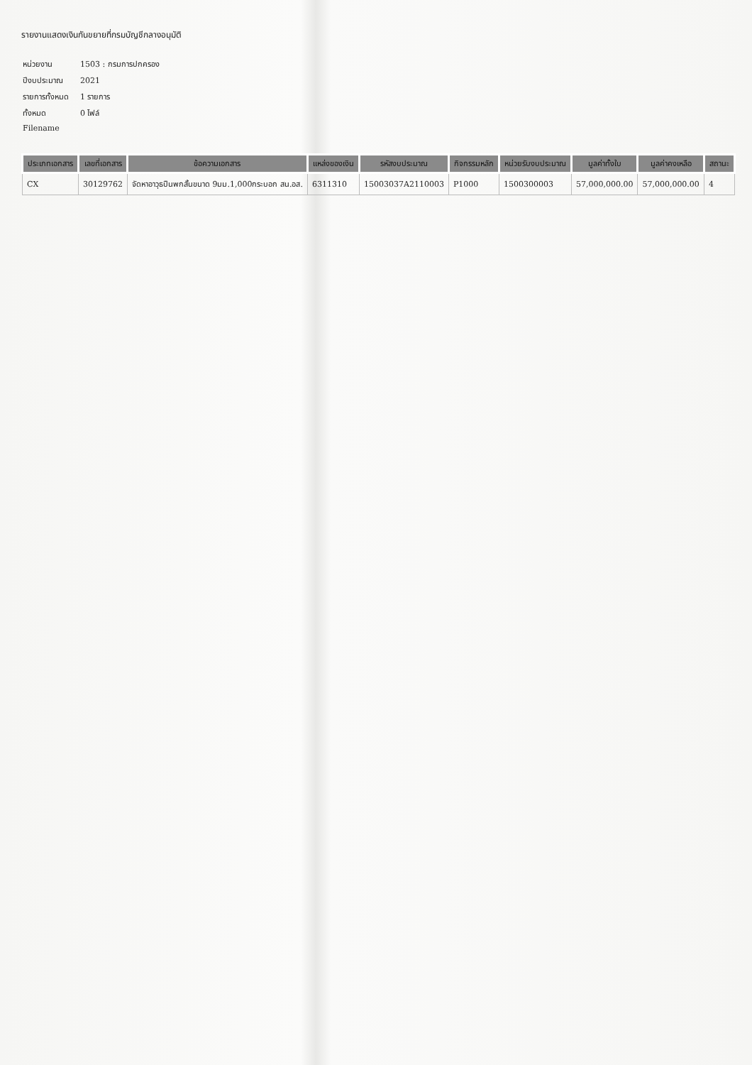รายงานแสดงเงินกันขยายที่กรมบัญชีกลางอนุมัติ
| หน่วยงาน | 1503 : กรมการปกครอง |
| ปีงบประมาณ | 2021 |
| รายการทั้งหมด | 1 รายการ |
| ทั้งหมด | 0 ไฟล์ |
| Filename | |
| ประเภทเอกสาร | เลขที่เอกสาร | ข้อความเอกสาร | แหล่งของเงิน | รหัสงบประมาณ | กิจกรรมหลัก | หน่วยรับงบประมาณ | มูลค่าทั้งใบ | มูลค่าคงเหลือ | สถานะ |
| --- | --- | --- | --- | --- | --- | --- | --- | --- | --- |
| CX | 30129762 | จัดหาอาวุธปืนพกสั้นขนาด 9มม.1,000กระบอก สน.อส. | 6311310 | 15003037A2110003 | P1000 | 1500300003 | 57,000,000.00 | 57,000,000.00 | 4 |